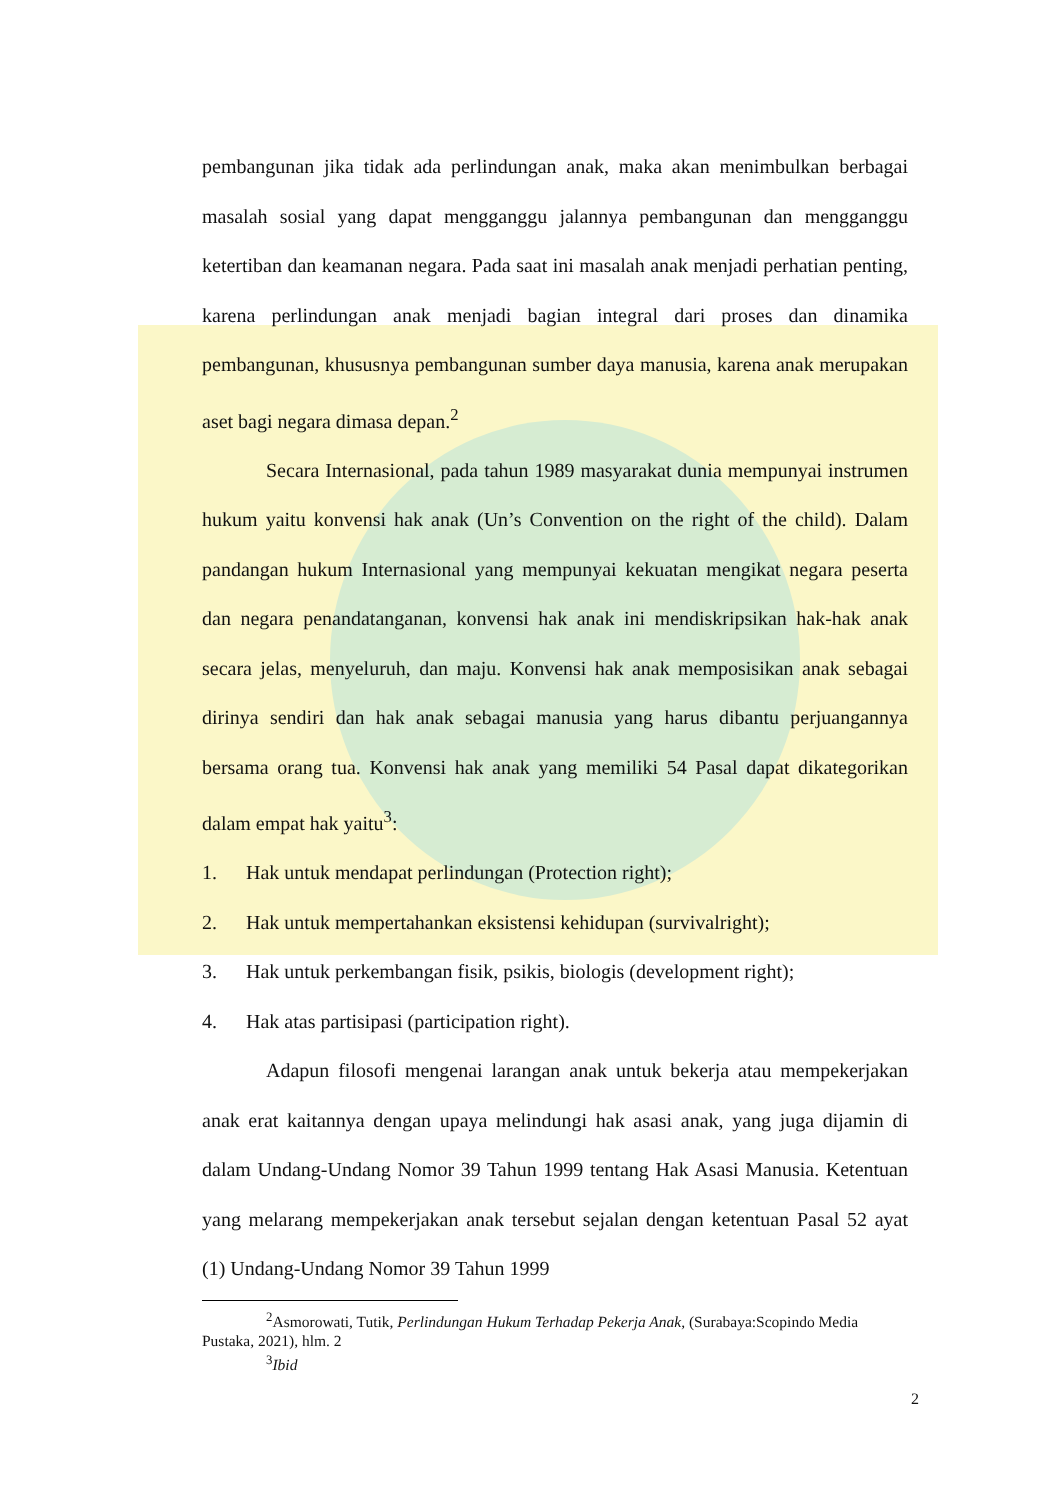pembangunan jika tidak ada perlindungan anak, maka akan menimbulkan berbagai masalah sosial yang dapat mengganggu jalannya pembangunan dan mengganggu ketertiban dan keamanan negara. Pada saat ini masalah anak menjadi perhatian penting, karena perlindungan anak menjadi bagian integral dari proses dan dinamika pembangunan, khususnya pembangunan sumber daya manusia, karena anak merupakan aset bagi negara dimasa depan.<sup>2</sup>
Secara Internasional, pada tahun 1989 masyarakat dunia mempunyai instrumen hukum yaitu konvensi hak anak (Un’s Convention on the right of the child). Dalam pandangan hukum Internasional yang mempunyai kekuatan mengikat negara peserta dan negara penandatanganan, konvensi hak anak ini mendiskripsikan hak-hak anak secara jelas, menyeluruh, dan maju. Konvensi hak anak memposisikan anak sebagai dirinya sendiri dan hak anak sebagai manusia yang harus dibantu perjuangannya bersama orang tua. Konvensi hak anak yang memiliki 54 Pasal dapat dikategorikan dalam empat hak yaitu<sup>3</sup>:
1. Hak untuk mendapat perlindungan (Protection right);
2. Hak untuk mempertahankan eksistensi kehidupan (survivalright);
3. Hak untuk perkembangan fisik, psikis, biologis (development right);
4. Hak atas partisipasi (participation right).
Adapun filosofi mengenai larangan anak untuk bekerja atau mempekerjakan anak erat kaitannya dengan upaya melindungi hak asasi anak, yang juga dijamin di dalam Undang-Undang Nomor 39 Tahun 1999 tentang Hak Asasi Manusia. Ketentuan yang melarang mempekerjakan anak tersebut sejalan dengan ketentuan Pasal 52 ayat (1) Undang-Undang Nomor 39 Tahun 1999
<sup>2</sup> Asmorowati, Tutik, Perlindungan Hukum Terhadap Pekerja Anak, (Surabaya:Scopindo Media Pustaka, 2021), hlm. 2
<sup>3</sup> Ibid
2